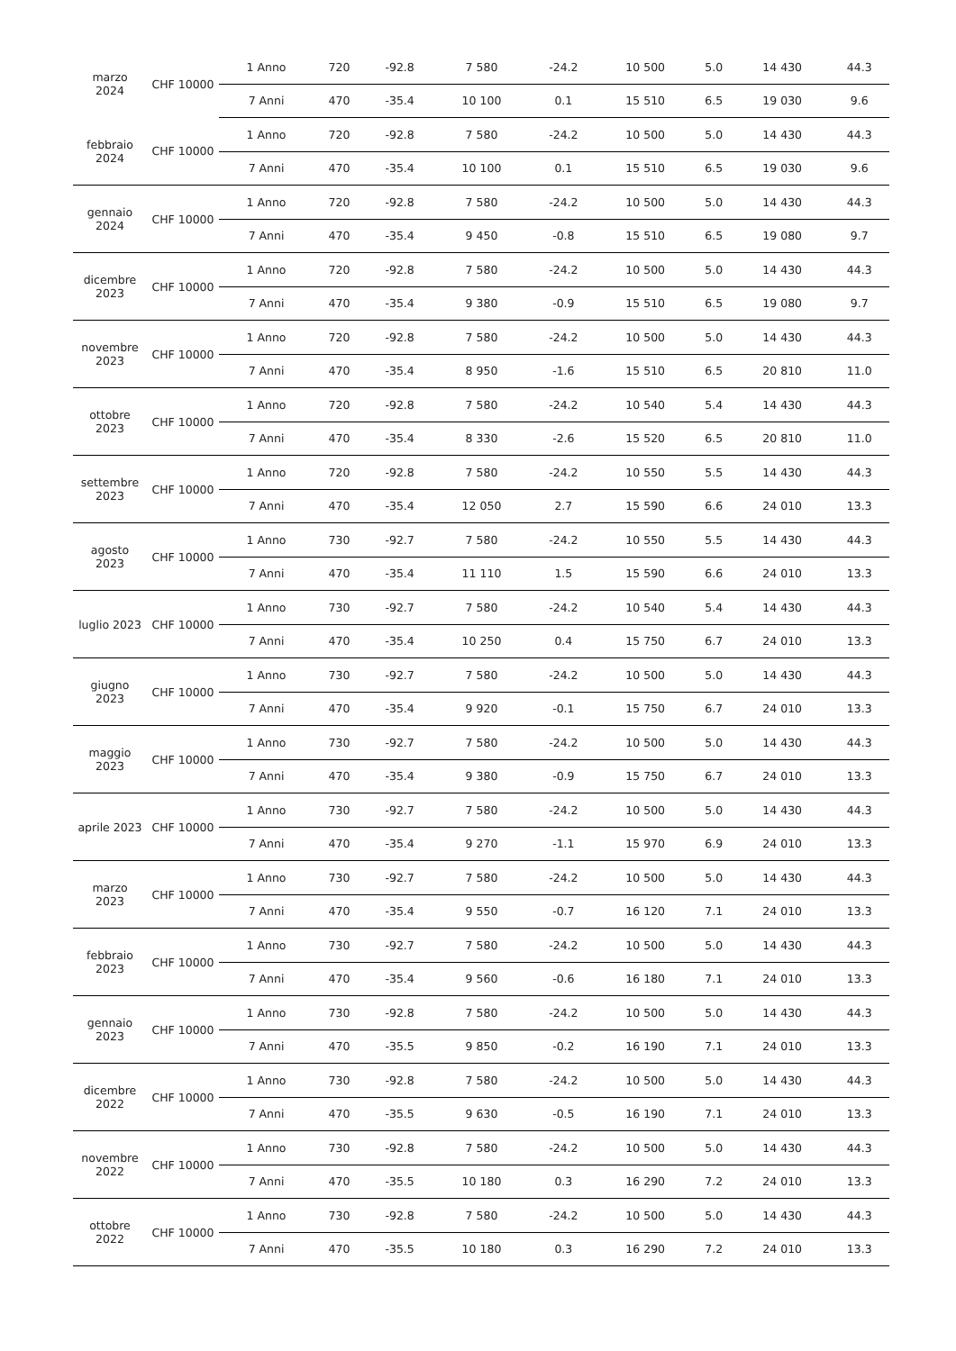| marzo 2024 | CHF 10000 | 1 Anno | 720 | -92.8 | 7 580 | -24.2 | 10 500 | 5.0 | 14 430 | 44.3 |
| | | 7 Anni | 470 | -35.4 | 10 100 | 0.1 | 15 510 | 6.5 | 19 030 | 9.6 |
| febbraio 2024 | CHF 10000 | 1 Anno | 720 | -92.8 | 7 580 | -24.2 | 10 500 | 5.0 | 14 430 | 44.3 |
| | | 7 Anni | 470 | -35.4 | 10 100 | 0.1 | 15 510 | 6.5 | 19 030 | 9.6 |
| gennaio 2024 | CHF 10000 | 1 Anno | 720 | -92.8 | 7 580 | -24.2 | 10 500 | 5.0 | 14 430 | 44.3 |
| | | 7 Anni | 470 | -35.4 | 9 450 | -0.8 | 15 510 | 6.5 | 19 080 | 9.7 |
| dicembre 2023 | CHF 10000 | 1 Anno | 720 | -92.8 | 7 580 | -24.2 | 10 500 | 5.0 | 14 430 | 44.3 |
| | | 7 Anni | 470 | -35.4 | 9 380 | -0.9 | 15 510 | 6.5 | 19 080 | 9.7 |
| novembre 2023 | CHF 10000 | 1 Anno | 720 | -92.8 | 7 580 | -24.2 | 10 500 | 5.0 | 14 430 | 44.3 |
| | | 7 Anni | 470 | -35.4 | 8 950 | -1.6 | 15 510 | 6.5 | 20 810 | 11.0 |
| ottobre 2023 | CHF 10000 | 1 Anno | 720 | -92.8 | 7 580 | -24.2 | 10 540 | 5.4 | 14 430 | 44.3 |
| | | 7 Anni | 470 | -35.4 | 8 330 | -2.6 | 15 520 | 6.5 | 20 810 | 11.0 |
| settembre 2023 | CHF 10000 | 1 Anno | 720 | -92.8 | 7 580 | -24.2 | 10 550 | 5.5 | 14 430 | 44.3 |
| | | 7 Anni | 470 | -35.4 | 12 050 | 2.7 | 15 590 | 6.6 | 24 010 | 13.3 |
| agosto 2023 | CHF 10000 | 1 Anno | 730 | -92.7 | 7 580 | -24.2 | 10 550 | 5.5 | 14 430 | 44.3 |
| | | 7 Anni | 470 | -35.4 | 11 110 | 1.5 | 15 590 | 6.6 | 24 010 | 13.3 |
| luglio 2023 | CHF 10000 | 1 Anno | 730 | -92.7 | 7 580 | -24.2 | 10 540 | 5.4 | 14 430 | 44.3 |
| | | 7 Anni | 470 | -35.4 | 10 250 | 0.4 | 15 750 | 6.7 | 24 010 | 13.3 |
| giugno 2023 | CHF 10000 | 1 Anno | 730 | -92.7 | 7 580 | -24.2 | 10 500 | 5.0 | 14 430 | 44.3 |
| | | 7 Anni | 470 | -35.4 | 9 920 | -0.1 | 15 750 | 6.7 | 24 010 | 13.3 |
| maggio 2023 | CHF 10000 | 1 Anno | 730 | -92.7 | 7 580 | -24.2 | 10 500 | 5.0 | 14 430 | 44.3 |
| | | 7 Anni | 470 | -35.4 | 9 380 | -0.9 | 15 750 | 6.7 | 24 010 | 13.3 |
| aprile 2023 | CHF 10000 | 1 Anno | 730 | -92.7 | 7 580 | -24.2 | 10 500 | 5.0 | 14 430 | 44.3 |
| | | 7 Anni | 470 | -35.4 | 9 270 | -1.1 | 15 970 | 6.9 | 24 010 | 13.3 |
| marzo 2023 | CHF 10000 | 1 Anno | 730 | -92.7 | 7 580 | -24.2 | 10 500 | 5.0 | 14 430 | 44.3 |
| | | 7 Anni | 470 | -35.4 | 9 550 | -0.7 | 16 120 | 7.1 | 24 010 | 13.3 |
| febbraio 2023 | CHF 10000 | 1 Anno | 730 | -92.7 | 7 580 | -24.2 | 10 500 | 5.0 | 14 430 | 44.3 |
| | | 7 Anni | 470 | -35.4 | 9 560 | -0.6 | 16 180 | 7.1 | 24 010 | 13.3 |
| gennaio 2023 | CHF 10000 | 1 Anno | 730 | -92.8 | 7 580 | -24.2 | 10 500 | 5.0 | 14 430 | 44.3 |
| | | 7 Anni | 470 | -35.5 | 9 850 | -0.2 | 16 190 | 7.1 | 24 010 | 13.3 |
| dicembre 2022 | CHF 10000 | 1 Anno | 730 | -92.8 | 7 580 | -24.2 | 10 500 | 5.0 | 14 430 | 44.3 |
| | | 7 Anni | 470 | -35.5 | 9 630 | -0.5 | 16 190 | 7.1 | 24 010 | 13.3 |
| novembre 2022 | CHF 10000 | 1 Anno | 730 | -92.8 | 7 580 | -24.2 | 10 500 | 5.0 | 14 430 | 44.3 |
| | | 7 Anni | 470 | -35.5 | 10 180 | 0.3 | 16 290 | 7.2 | 24 010 | 13.3 |
| ottobre 2022 | CHF 10000 | 1 Anno | 730 | -92.8 | 7 580 | -24.2 | 10 500 | 5.0 | 14 430 | 44.3 |
| | | 7 Anni | 470 | -35.5 | 10 180 | 0.3 | 16 290 | 7.2 | 24 010 | 13.3 |